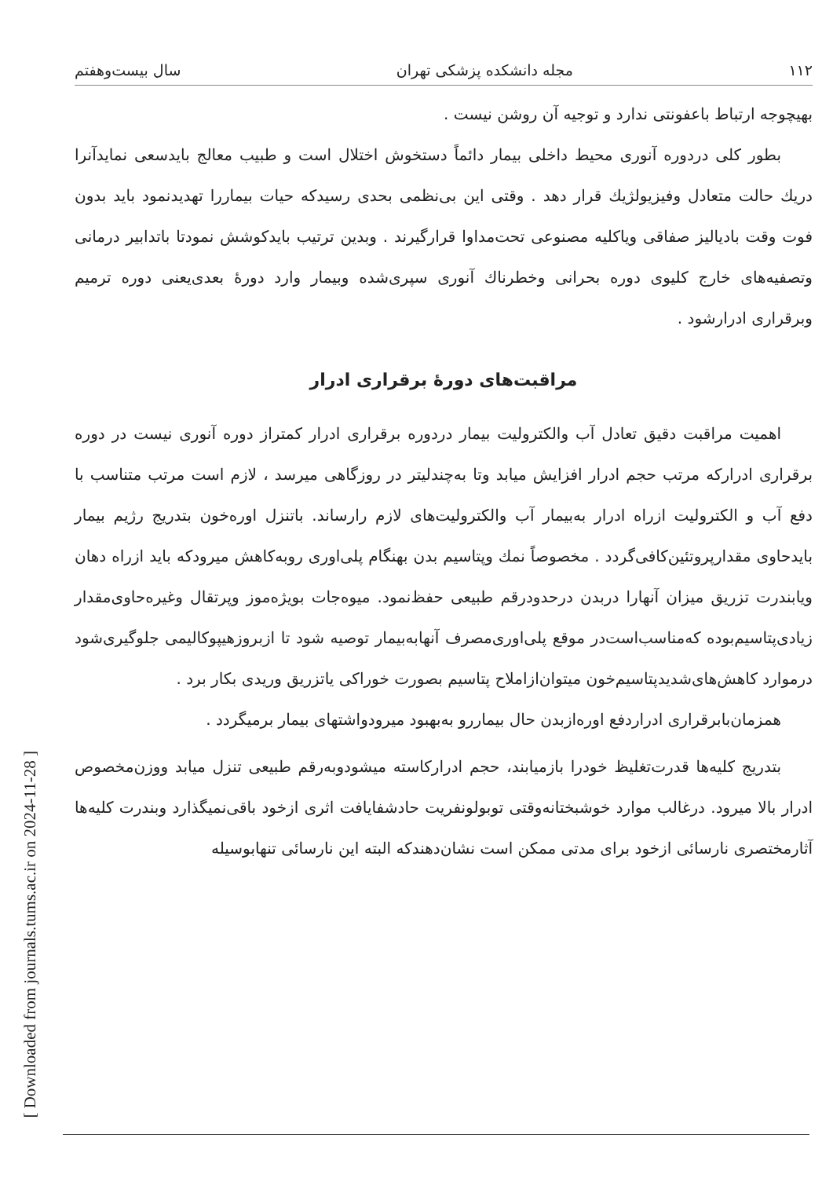[ Downloaded from journals.tums.ac.ir on 2024-11-28 ]
۱۱۲ مجله دانشکده پزشکی تهران سال بیست‌وهفتم
بهیچوجه ارتباط باعفونتی ندارد و توجیه آن روشن نیست .
بطور کلی دردوره آنوری محیط داخلی بیمار دائماً دستخوش اختلال است و طبیب معالج بایدسعی نمایدآنرا دریك حالت متعادل وفیزیولژیك قرار دهد . وقتی این بی‌نظمی بحدی رسیدکه حیات بیماررا تهدیدنمود باید بدون فوت وقت بادیالیز صفاقی ویاکلیه مصنوعی تحت‌مداوا قرارگیرند . وبدین ترتیب بایدکوشش نمودتا باتدابیر درمانی وتصفیه‌های خارج کلیوی دوره بحرانی وخطرناك آنوری سپری‌شده وبیمار وارد دورهٔ بعدی‌یعنی دوره ترمیم وبرقراری ادرارشود .
مراقبت‌های دورهٔ برقراری ادرار
اهمیت مراقبت دقیق تعادل آب والکترولیت بیمار دردوره برقراری ادرار کمتراز دوره آنوری نیست در دوره برقراری ادرارکه مرتب حجم ادرار افزایش میابد وتا به‌چندلیتر در روزگاهی میرسد ، لازم است مرتب متناسب با دفع آب و الکترولیت ازراه ادرار به‌بیمار آب والکترولیت‌های لازم رارساند. باتنزل اوره‌خون بتدریج رژیم بیمار بایدحاوی مقدارپروتئین‌کافی‌گردد . مخصوصاً نمك وپتاسیم بدن بهنگام پلی‌اوری روبه‌کاهش میرودکه باید ازراه دهان ویابندرت تزریق میزان آنهارا دربدن درحدودرقم طبیعی حفظ‌نمود. میوه‌جات بویژه‌موز وپرتقال وغیره‌حاوی‌مقدار زیادی‌پتاسیم‌بوده که‌مناسب‌است‌در موقع پلی‌اوری‌مصرف آنهابه‌بیمار توصیه شود تا ازبروزهیپوکالیمی جلوگیری‌شود درموارد کاهش‌های‌شدیدپتاسیم‌خون میتوان‌ازاملاح پتاسیم بصورت خوراکی یاتزریق وریدی بکار برد .
همزمان‌بابرقراری ادراردفع اوره‌ازبدن حال بیماررو به‌بهبود میرودواشتهای بیمار برمیگردد .
بتدریج کلیه‌ها قدرت‌تغلیظ خودرا بازمیابند، حجم ادرارکاسته میشودوبه‌رقم طبیعی تنزل میابد ووزن‌مخصوص ادرار بالا میرود. درغالب موارد خوشبختانه‌وقتی توبولونفریت حادشفایافت اثری ازخود باقی‌نمیگذارد وبندرت کلیه‌ها آثارمختصری نارسائی ازخود برای مدتی ممکن است نشان‌دهندکه البته این نارسائی تنهابوسیله